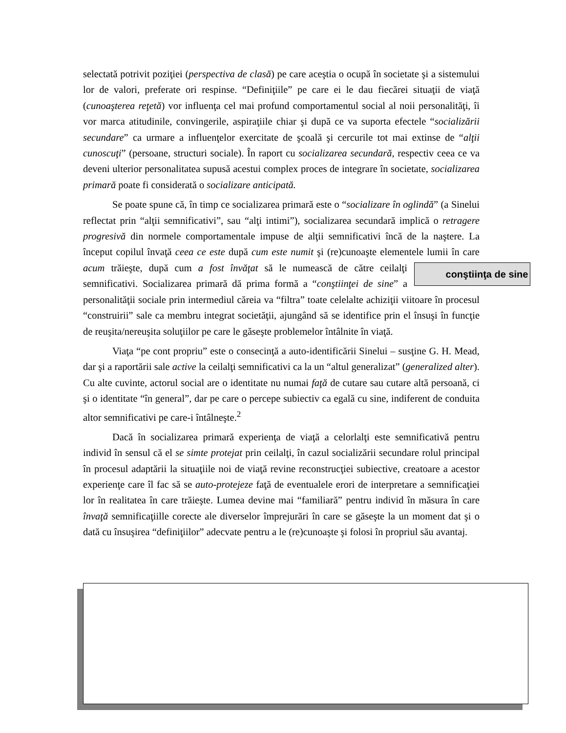selectată potrivit poziţiei (perspectiva de clasă) pe care aceştia o ocupă în societate şi a sistemului lor de valori, preferate ori respinse. “Definiţiile” pe care ei le dau fiecărei situaţii de viaţă (cunoaşterea reţetă) vor influenţa cel mai profund comportamentul social al noii personalităţi, îi vor marca atitudinile, convingerile, aspiraţiile chiar şi după ce va suporta efectele “socializării secundare” ca urmare a influenţelor exercitate de şcoală şi cercurile tot mai extinse de “alţii cunoscuţi” (persoane, structuri sociale). În raport cu socializarea secundară, respectiv ceea ce va deveni ulterior personalitatea supusă acestui complex proces de integrare în societate, socializarea primară poate fi considerată o socializare anticipată.
Se poate spune că, în timp ce socializarea primară este o “socializare în oglindă” (a Sinelui reflectat prin “alţii semnificativi”, sau “alţi intimi”), socializarea secundară implică o retragere progresivă din normele comportamentale impuse de alţii semnificativi încă de la naştere. La început copilul învaţă ceea ce este după cum este numit şi (re)cunoaşte elementele lumii în care acum trăieşte, după cum a fost învăţat să le conştiinţa de sine numească de către ceilalţi semnificativi. Socializarea primară dă prima formă a “conştiinţei de sine” a personalităţii sociale prin intermediul căreia va “filtra” toate celelalte achiziţii viitoare în procesul “construirii” sale ca membru integrat societăţii, ajungând să se identifice prin el însuşi în funcţie de reuşita/nereuşita soluţiilor pe care le găseşte problemelor întâlnite în viaţă.
Viaţa “pe cont propriu” este o consecinţă a auto-identificării Sinelui – susţine G. H. Mead, dar şi a raportării sale active la ceilalţi semnificativi ca la un “altul generalizat” (generalized alter). Cu alte cuvinte, actorul social are o identitate nu numai faţă de cutare sau cutare altă persoană, ci şi o identitate “în general”, dar pe care o percepe subiectiv ca egală cu sine, indiferent de conduita altor semnificativi pe care-i întâlneşte.<sup>2</sup>
Dacă în socializarea primară experienţa de viaţă a celorlalţi este semnificativă pentru individ în sensul că el se simte protejat prin ceilalţi, în cazul socializării secundare rolul principal în procesul adaptării la situaţiile noi de viaţă revine reconstrucţiei subiective, creatoare a acestor experienţe care îl fac să se auto-protejeze faţă de eventualele erori de interpretare a semnificaţiei lor în realitatea în care trăieşte. Lumea devine mai “familiară” pentru individ în măsura în care învaţă semnificaţiille corecte ale diverselor împrejurări în care se găseşte la un moment dat şi o dată cu însuşirea “definiţiilor” adecvate pentru a le (re)cunoaşte şi folosi în propriul său avantaj.